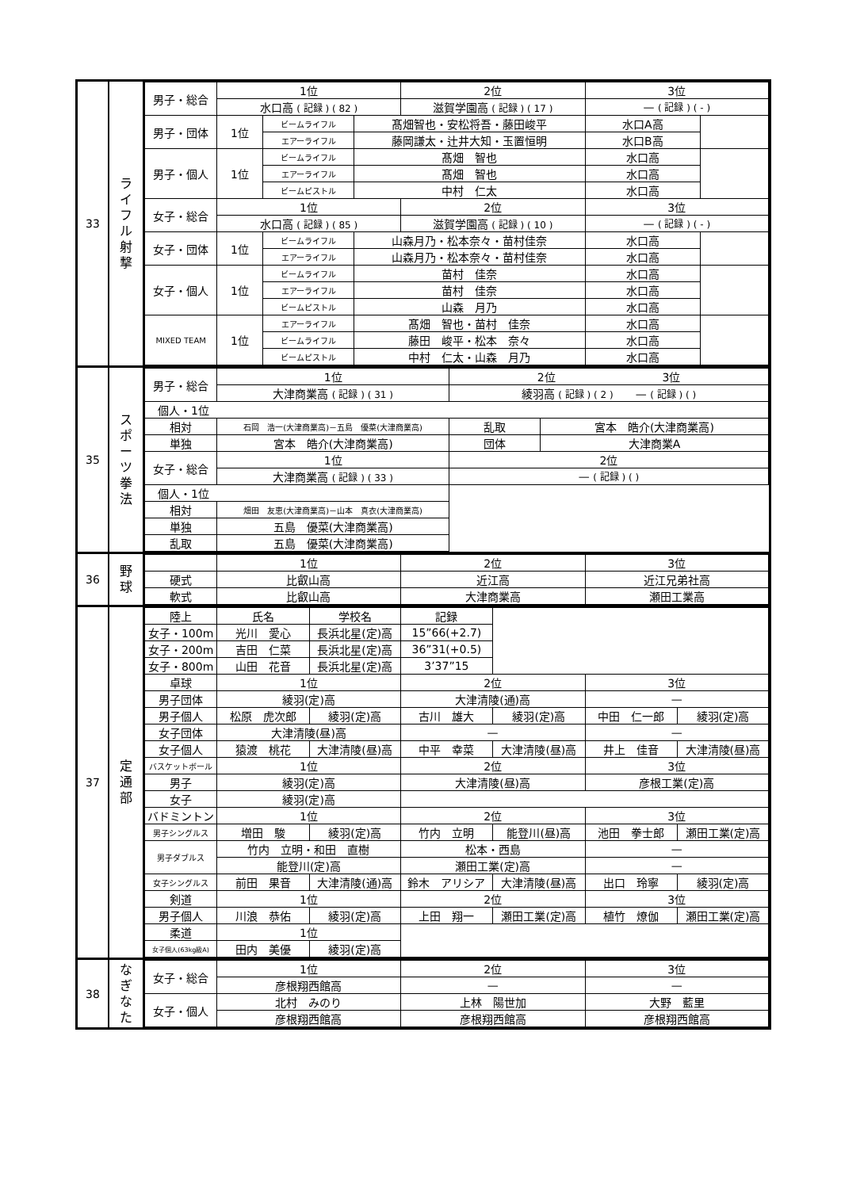| 33 | ラ イ フ ル 射 撃 | / 男子・総合 / 1位 / / / 2位 / 3位 / / / --- / --- / --- / --- / --- / --- / --- / / / 水口高 ( 記録 ) ( 82 ) / / / 滋賀学園高 ( 記録 ) ( 17 ) / — ( 記録 ) ( - ) / / / 男子・団体 / 1位 / ビームライフル / 髙畑智也・安松将吾・藤田峻平 / / 水口A高 / / / / / エアーライフル / 藤岡謙太・辻井大知・玉置恒明 / / 水口B高 / / / 男子・個人 / 1位 / ビームライフル / 髙畑 智也 / / 水口高 / / / / / エアーライフル / 髙畑 智也 / / 水口高 / / / / / ビームピストル / 中村 仁太 / / 水口高 / / / 女子・総合 / 1位 / / / 2位 / 3位 / / / / 水口高 ( 記録 ) ( 85 ) / / / 滋賀学園高 ( 記録 ) ( 10 ) / — ( 記録 ) ( - ) / / / 女子・団体 / 1位 / ビームライフル / 山森月乃・松本奈々・苗村佳奈 / / 水口高 / / / / / エアーライフル / 山森月乃・松本奈々・苗村佳奈 / / 水口高 / / / 女子・個人 / 1位 / ビームライフル / 苗村 佳奈 / / 水口高 / / / / / エアーライフル / 苗村 佳奈 / / 水口高 / / / / / ビームピストル / 山森 月乃 / / 水口高 / / / MIXED TEAM / 1位 / エアーライフル / 髙畑 智也・苗村 佳奈 / / 水口高 / / / / / ビームライフル / 藤田 峻平・松本 奈々 / / 水口高 / / / / / ビームピストル / 中村 仁太・山森 月乃 / / 水口高 / / |
| 35 | ス ポ ー ツ 拳 法 | / 男子・総合 / 1位 / 2位 3位 / / / --- / --- / --- / --- / / / 大津商業高 ( 記録 ) ( 31 ) / 綾羽高 ( 記録 ) ( 2 ) — ( 記録 ) ( ) / / / 個人・1位 / / / / / 相対 / 石岡 浩一(大津商業高)－五島 優菜(大津商業高) / 乱取 / 宮本 皓介(大津商業高) / / 単独 / 宮本 皓介(大津商業高) / 団体 / 大津商業A / / 女子・総合 / 1位 / 2位 / / / / 大津商業高 ( 記録 ) ( 33 ) / — ( 記録 ) ( ) / / / 個人・1位 / / / / / 相対 / 畑田 友恵(大津商業高)－山本 真衣(大津商業高) / / / / 単独 / 五島 優菜(大津商業高) / / / / 乱取 / 五島 優菜(大津商業高) / / / |
| 36 | 野 球 | / / 1位 / 2位 / 3位 / / --- / --- / --- / --- / / 硬式 / 比叡山高 / 近江高 / 近江兄弟社高 / / 軟式 / 比叡山高 / 大津商業高 / 瀬田工業高 / |
| 37 | 定 通 部 | / 陸上 / 氏名 / 学校名 / 記録 / / / / / 女子・100m / 光川 愛心 / 長浜北星(定)高 / 15”66(+2.7) / / / / / 女子・200m / 吉田 仁菜 / 長浜北星(定)高 / 36”31(+0.5) / / / / / 女子・800m / 山田 花音 / 長浜北星(定)高 / 3’37”15 / / / / / 卓球 / 1位 / / 2位 / / 3位 / / / 男子団体 / 綾羽(定)高 / / 大津清陵(通)高 / / — / / / 男子個人 / 松原 虎次郎 / 綾羽(定)高 / 古川 雄大 / 綾羽(定)高 / 中田 仁一郎 / 綾羽(定)高 / / 女子団体 / 大津清陵(昼)高 / / — / / — / / / 女子個人 / 猿渡 桃花 / 大津清陵(昼)高 / 中平 幸菜 / 大津清陵(昼)高 / 井上 佳音 / 大津清陵(昼)高 / / バスケットボール / 1位 / / 2位 / / 3位 / / / 男子 / 綾羽(定)高 / / 大津清陵(昼)高 / / 彦根工業(定)高 / / / 女子 / 綾羽(定)高 / / / / / / / バドミントン / 1位 / / 2位 / / 3位 / / / 男子シングルス / 増田 駿 / 綾羽(定)高 / 竹内 立明 / 能登川(昼)高 / 池田 拳士郎 / 瀬田工業(定)高 / / 男子ダブルス / 竹内 立明・和田 直樹 / / 松本・西島 / / — / / / / 能登川(定)高 / / 瀬田工業(定)高 / / — / / / 女子シングルス / 前田 果音 / 大津清陵(通)高 / 鈴木 アリシア / 大津清陵(昼)高 / 出口 玲寧 / 綾羽(定)高 / / 剣道 / 1位 / / 2位 / / 3位 / / / 男子個人 / 川浪 恭佑 / 綾羽(定)高 / 上田 翔一 / 瀬田工業(定)高 / 植竹 燎伽 / 瀬田工業(定)高 / / 柔道 / 1位 / / / / / / / 女子個人(63kg級A) / 田内 美優 / 綾羽(定)高 / / / / / |
| 38 | な ぎ な た | / 女子・総合 / 1位 / 2位 / 3位 / / --- / --- / --- / --- / / / 彦根翔西館高 / — / — / / 女子・個人 / 北村 みのり / 上林 陽世加 / 大野 藍里 / / / 彦根翔西館高 / 彦根翔西館高 / 彦根翔西館高 / |